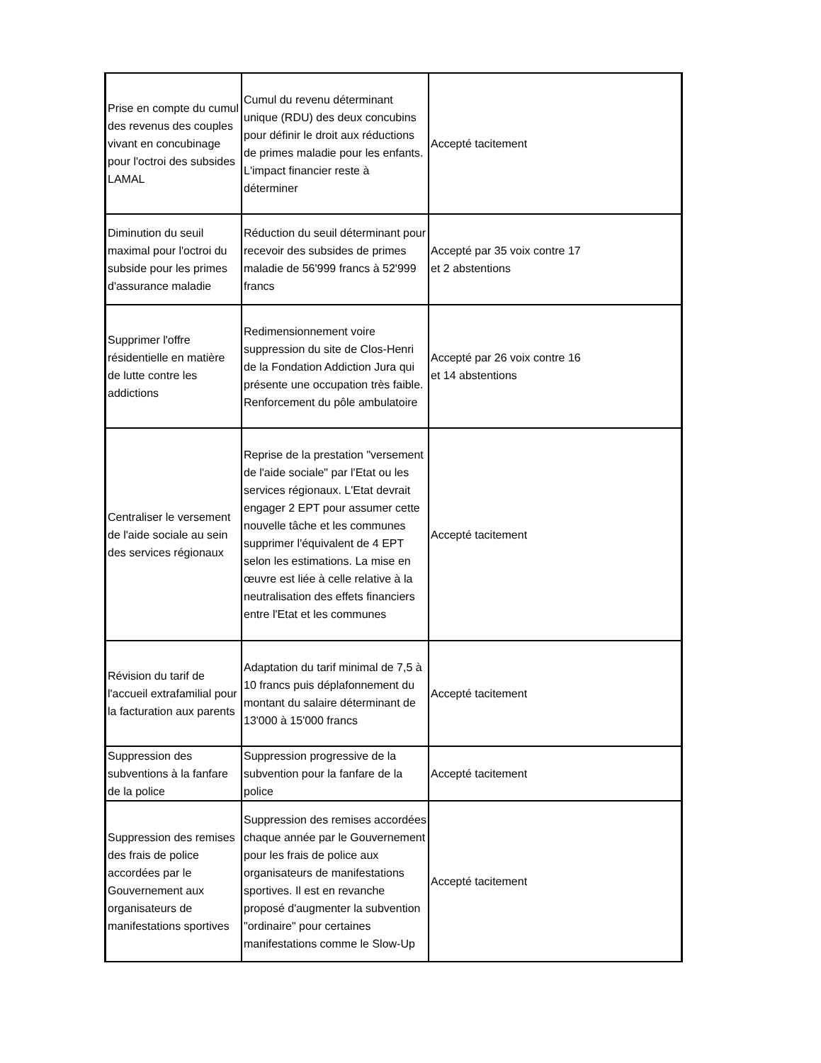| Prise en compte du cumul des revenus des couples vivant en concubinage pour l'octroi des subsides LAMAL | Cumul du revenu déterminant unique (RDU) des deux concubins pour définir le droit aux réductions de primes maladie pour les enfants. L'impact financier reste à déterminer | Accepté tacitement |
| Diminution du seuil maximal pour l'octroi du subside pour les primes d'assurance maladie | Réduction du seuil déterminant pour recevoir des subsides de primes maladie de 56'999 francs à 52'999 francs | Accepté par 35 voix contre 17 et 2 abstentions |
| Supprimer l'offre résidentielle en matière de lutte contre les addictions | Redimensionnement voire suppression du site de Clos-Henri de la Fondation Addiction Jura qui présente une occupation très faible. Renforcement du pôle ambulatoire | Accepté par 26 voix contre 16 et 14 abstentions |
| Centraliser le versement de l'aide sociale au sein des services régionaux | Reprise de la prestation "versement de l'aide sociale" par l'Etat ou les services régionaux. L'Etat devrait engager 2 EPT pour assumer cette nouvelle tâche et les communes supprimer l'équivalent de 4 EPT selon les estimations. La mise en œuvre est liée à celle relative à la neutralisation des effets financiers entre l'Etat et les communes | Accepté tacitement |
| Révision du tarif de l'accueil extrafamilial pour la facturation aux parents | Adaptation du tarif minimal de 7,5 à 10 francs puis déplafonnement du montant du salaire déterminant de 13'000 à 15'000 francs | Accepté tacitement |
| Suppression des subventions à la fanfare de la police | Suppression progressive de la subvention pour la fanfare de la police | Accepté tacitement |
| Suppression des remises des frais de police accordées par le Gouvernement aux organisateurs de manifestations sportives | Suppression des remises accordées chaque année par le Gouvernement pour les frais de police aux organisateurs de manifestations sportives. Il est en revanche proposé d'augmenter la subvention "ordinaire" pour certaines manifestations comme le Slow-Up | Accepté tacitement |